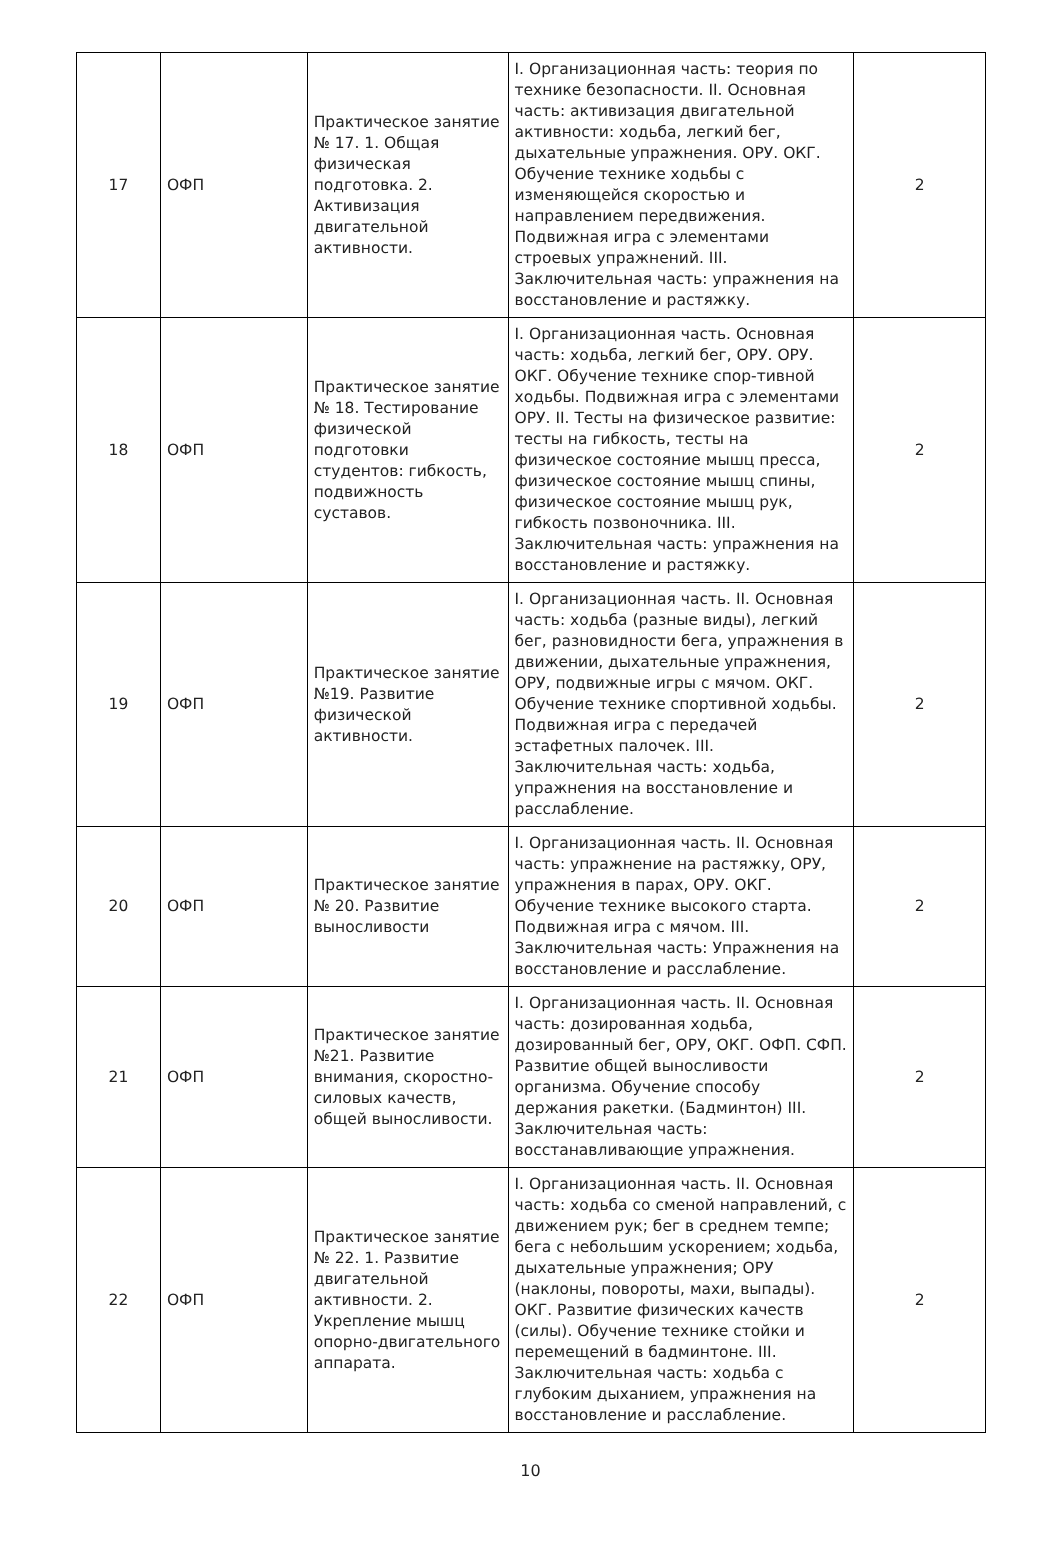| 17 | ОФП | Практическое занятие № 17. 1. Общая физическая подготовка. 2. Активизация двигательной активности. | I. Организационная часть: теория по технике безопасности. II. Основная часть: активизация двигательной активности: ходьба, легкий бег, дыхательные упражнения. ОРУ. ОКГ. Обучение технике ходьбы с изменяющейся скоростью и направлением передвижения. Подвижная игра с элементами строевых упражнений. III. Заключительная часть: упражнения на восстановление и растяжку. | 2 |
| 18 | ОФП | Практическое занятие № 18. Тестирование физической подготовки студентов: гибкость, подвижность суставов. | I. Организационная часть. Основная часть: ходьба, легкий бег, ОРУ. ОРУ. ОКГ. Обучение технике спор-тивной ходьбы. Подвижная игра с элементами ОРУ. II. Тесты на физическое развитие: тесты на гибкость, тесты на физическое состояние мышц пресса, физическое состояние мышц спины, физическое состояние мышц рук, гибкость позвоночника. III. Заключительная часть: упражнения на восстановление и растяжку. | 2 |
| 19 | ОФП | Практическое занятие №19. Развитие физической активности. | I. Организационная часть. II. Основная часть: ходьба (разные виды), легкий бег, разновидности бега, упражнения в движении, дыхательные упражнения, ОРУ, подвижные игры с мячом. ОКГ. Обучение технике спортивной ходьбы. Подвижная игра с передачей эстафетных палочек. III. Заключительная часть: ходьба, упражнения на восстановление и расслабление. | 2 |
| 20 | ОФП | Практическое занятие № 20. Развитие выносливости | I. Организационная часть. II. Основная часть: упражнение на растяжку, ОРУ, упражнения в парах, ОРУ. ОКГ. Обучение технике высокого старта. Подвижная игра с мячом. III. Заключительная часть: Упражнения на восстановление и расслабление. | 2 |
| 21 | ОФП | Практическое занятие №21. Развитие внимания, скоростно-силовых качеств, общей выносливости. | I. Организационная часть. II. Основная часть: дозированная ходьба, дозированный бег, ОРУ, ОКГ. ОФП. СФП. Развитие общей выносливости организма. Обучение способу держания ракетки. (Бадминтон) III. Заключительная часть: восстанавливающие упражнения. | 2 |
| 22 | ОФП | Практическое занятие № 22. 1. Развитие двигательной активности. 2. Укрепление мышц опорно-двигательного аппарата. | I. Организационная часть. II. Основная часть: ходьба со сменой направлений, с движением рук; бег в среднем темпе; бега с небольшим ускорением; ходьба, дыхательные упражнения; ОРУ (наклоны, повороты, махи, выпады). ОКГ. Развитие физических качеств (силы). Обучение технике стойки и перемещений в бадминтоне. III. Заключительная часть: ходьба с глубоким дыханием, упражнения на восстановление и расслабление. | 2 |
10